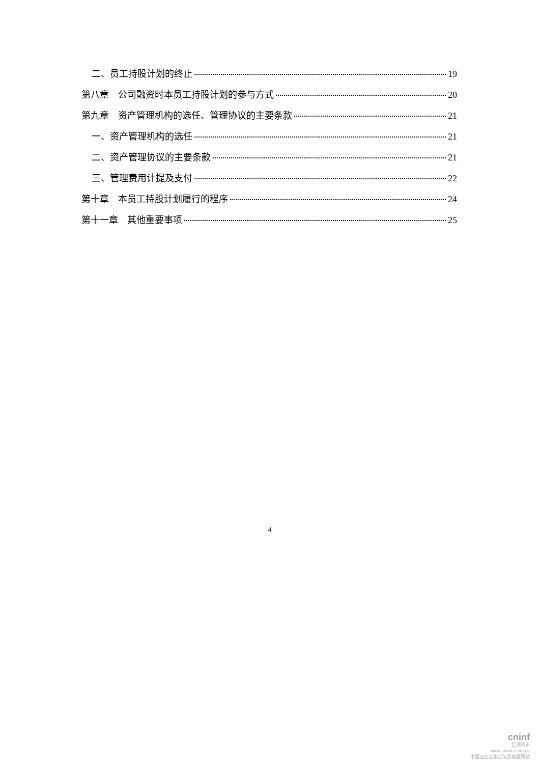二、员工持股计划的终止 19
第八章　公司融资时本员工持股计划的参与方式 20
第九章　资产管理机构的选任、管理协议的主要条款 21
一、资产管理机构的选任 21
二、资产管理协议的主要条款 21
三、管理费用计提及支付 22
第十章　本员工持股计划履行的程序 24
第十一章　其他重要事项 25
4
cninf
巨潮资讯
www.cninfo.com.cn
中国证监会指定信息披露网站